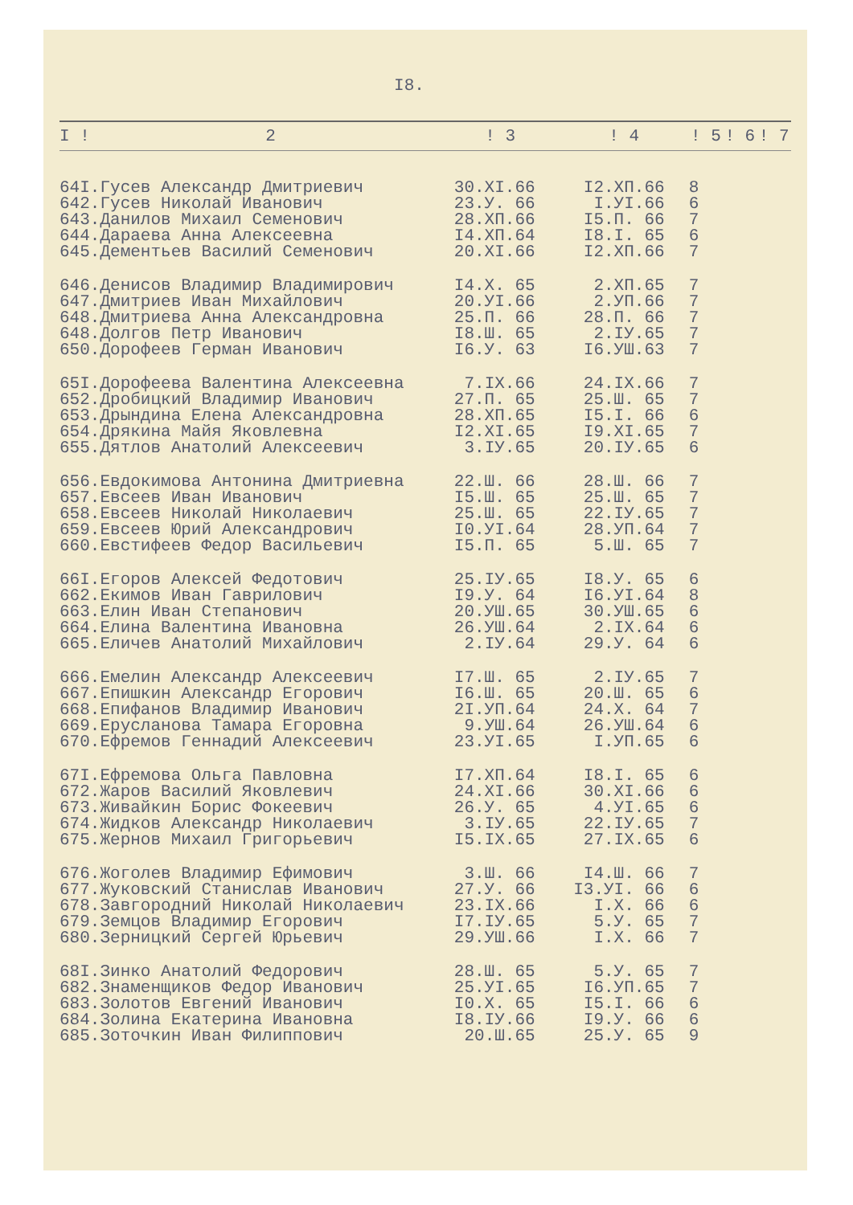I8.
| I ! | 2 | ! 3 | ! 4 | ! 5 | ! 6 | ! 7 |
| --- | --- | --- | --- | --- | --- | --- |
| 64I. | Гусев Александр Дмитриевич | 30.XI.66 | I2.XП.66 | 8 | | |
| 642. | Гусев Николай Иванович | 23.У. 66 | I.УI.66 | 6 | | |
| 643. | Данилов Михаил Семенович | 28.XП.66 | I5.П. 66 | 7 | | |
| 644. | Дараева Анна Алексеевна | I4.XП.64 | I8.I. 65 | 6 | | |
| 645. | Дементьев Василий Семенович | 20.XI.66 | I2.XП.66 | 7 | | |
| 646. | Денисов Владимир Владимирович | I4.X. 65 | 2.XП.65 | 7 | | |
| 647. | Дмитриев Иван Михайлович | 20.УI.66 | 2.УП.66 | 7 | | |
| 648. | Дмитриева Анна Александровна | 25.П. 66 | 28.П. 66 | 7 | | |
| 648. | Долгов Петр Иванович | I8.Ш. 65 | 2.IУ.65 | 7 | | |
| 650. | Дорофеев Герман Иванович | I6.У. 63 | I6.УШ.63 | 7 | | |
| 65I. | Дорофеева Валентина Алексеевна | 7.IX.66 | 24.IX.66 | 7 | | |
| 652. | Дробицкий Владимир Иванович | 27.П. 65 | 25.Ш. 65 | 7 | | |
| 653. | Дрындина Елена Александровна | 28.XП.65 | I5.I. 66 | 6 | | |
| 654. | Дрякина Майя Яковлевна | I2.XI.65 | I9.XI.65 | 7 | | |
| 655. | Дятлов Анатолий Алексеевич | 3.IУ.65 | 20.IУ.65 | 6 | | |
| 656. | Евдокимова Антонина Дмитриевна | 22.Ш. 66 | 28.Ш. 66 | 7 | | |
| 657. | Евсеев Иван Иванович | I5.Ш. 65 | 25.Ш. 65 | 7 | | |
| 658. | Евсеев Николай Николаевич | 25.Ш. 65 | 22.IУ.65 | 7 | | |
| 659. | Евсеев Юрий Александрович | I0.УI.64 | 28.УП.64 | 7 | | |
| 660. | Евстифеев Федор Васильевич | I5.П. 65 | 5.Ш. 65 | 7 | | |
| 66I. | Егоров Алексей Федотович | 25.IУ.65 | I8.У. 65 | 6 | | |
| 662. | Екимов Иван Гаврилович | I9.У. 64 | I6.УI.64 | 8 | | |
| 663. | Елин Иван Степанович | 20.УШ.65 | 30.УШ.65 | 6 | | |
| 664. | Елина Валентина Ивановна | 26.УШ.64 | 2.IX.64 | 6 | | |
| 665. | Еличев Анатолий Михайлович | 2.IУ.64 | 29.У. 64 | 6 | | |
| 666. | Емелин Александр Алексеевич | I7.Ш. 65 | 2.IУ.65 | 7 | | |
| 667. | Епишкин Александр Егорович | I6.Ш. 65 | 20.Ш. 65 | 6 | | |
| 668. | Епифанов Владимир Иванович | 2I.УП.64 | 24.X. 64 | 7 | | |
| 669. | Еруcланова Тамара Егоровна | 9.УШ.64 | 26.УШ.64 | 6 | | |
| 670. | Ефремов Геннадий Алексеевич | 23.УI.65 | I.УП.65 | 6 | | |
| 67I. | Ефремова Ольга Павловна | I7.XП.64 | I8.I. 65 | 6 | | |
| 672. | Жаров Василий Яковлевич | 24.XI.66 | 30.XI.66 | 6 | | |
| 673. | Живайкин Борис Фокеевич | 26.У. 65 | 4.УI.65 | 6 | | |
| 674. | Жидков Александр Николаевич | 3.IУ.65 | 22.IУ.65 | 7 | | |
| 675. | Жернов Михаил Григорьевич | I5.IX.65 | 27.IX.65 | 6 | | |
| 676. | Жоголев Владимир Ефимович | 3.Ш. 66 | I4.Ш. 66 | 7 | | |
| 677. | Жуковский Станислав Иванович | 27.У. 66 | I3.УI. 66 | 6 | | |
| 678. | Завгородний Николай Николаевич | 23.IX.66 | I.X. 66 | 6 | | |
| 679. | Земцов Владимир Егорович | I7.IУ.65 | 5.У. 65 | 7 | | |
| 680. | Зерницкий Сергей Юрьевич | 29.УШ.66 | I.X. 66 | 7 | | |
| 68I. | Зинко Анатолий Федорович | 28.Ш. 65 | 5.У. 65 | 7 | | |
| 682. | Знаменщиков Федор Иванович | 25.УI.65 | I6.УП.65 | 7 | | |
| 683. | Золотов Евгений Иванович | I0.X. 65 | I5.I. 66 | 6 | | |
| 684. | Золина Екатерина Ивановна | I8.IУ.66 | I9.У. 66 | 6 | | |
| 685. | Зоточкин Иван Филиппович | 20.Ш.65 | 25.У. 65 | 9 | | |